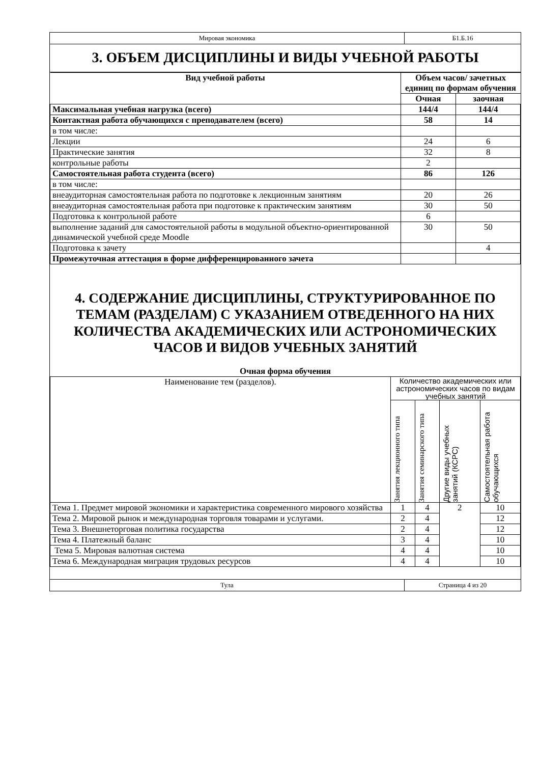| Мировая экономика | Б1.Б.16 |
3. ОБЪЕМ ДИСЦИПЛИНЫ И ВИДЫ УЧЕБНОЙ РАБОТЫ
| Вид учебной работы | Объем часов/ зачетных единиц по формам обучения | |
| --- | --- | --- |
| | Очная | заочная |
| Максимальная учебная нагрузка (всего) | 144/4 | 144/4 |
| Контактная работа обучающихся с преподавателем (всего) | 58 | 14 |
| в том числе: | | |
| Лекции | 24 | 6 |
| Практические занятия | 32 | 8 |
| контрольные работы | 2 | |
| Самостоятельная работа студента (всего) | 86 | 126 |
| в том числе: | | |
| внеаудиторная самостоятельная работа по подготовке к лекционным занятиям | 20 | 26 |
| внеаудиторная самостоятельная работа при подготовке к практическим занятиям | 30 | 50 |
| Подготовка к контрольной работе | 6 | |
| выполнение заданий для самостоятельной работы в модульной объектно-ориентированной динамической учебной среде Moodle | 30 | 50 |
| Подготовка к зачету | | 4 |
| Промежуточная аттестация в форме дифференцированного зачета | | |
4. СОДЕРЖАНИЕ ДИСЦИПЛИНЫ, СТРУКТУРИРОВАННОЕ ПО ТЕМАМ (РАЗДЕЛАМ) С УКАЗАНИЕМ ОТВЕДЕННОГО НА НИХ КОЛИЧЕСТВА АКАДЕМИЧЕСКИХ ИЛИ АСТРОНОМИЧЕСКИХ ЧАСОВ И ВИДОВ УЧЕБНЫХ ЗАНЯТИЙ
Очная форма обучения
| Наименование тем (разделов). | Количество академических или астрономических часов по видам учебных занятий | | | |
| | Занятия лекционного типа | Занятия семинарского типа | Другие виды учебных занятий (КСРС) | Самостоятельная работа обучающихся |
| Тема 1. Предмет мировой экономики и характеристика современного мирового хозяйства | 1 | 4 | 2 | 10 |
| Тема 2. Мировой рынок и международная торговля товарами и услугами. | 2 | 4 | | 12 |
| Тема 3. Внешнеторговая политика государства | 2 | 4 | | 12 |
| Тема 4. Платежный баланс | 3 | 4 | | 10 |
| Тема 5. Мировая валютная система | 4 | 4 | | 10 |
| Тема 6. Международная миграция трудовых ресурсов | 4 | 4 | | 10 |
| Тула | Страница 4 из 20 |